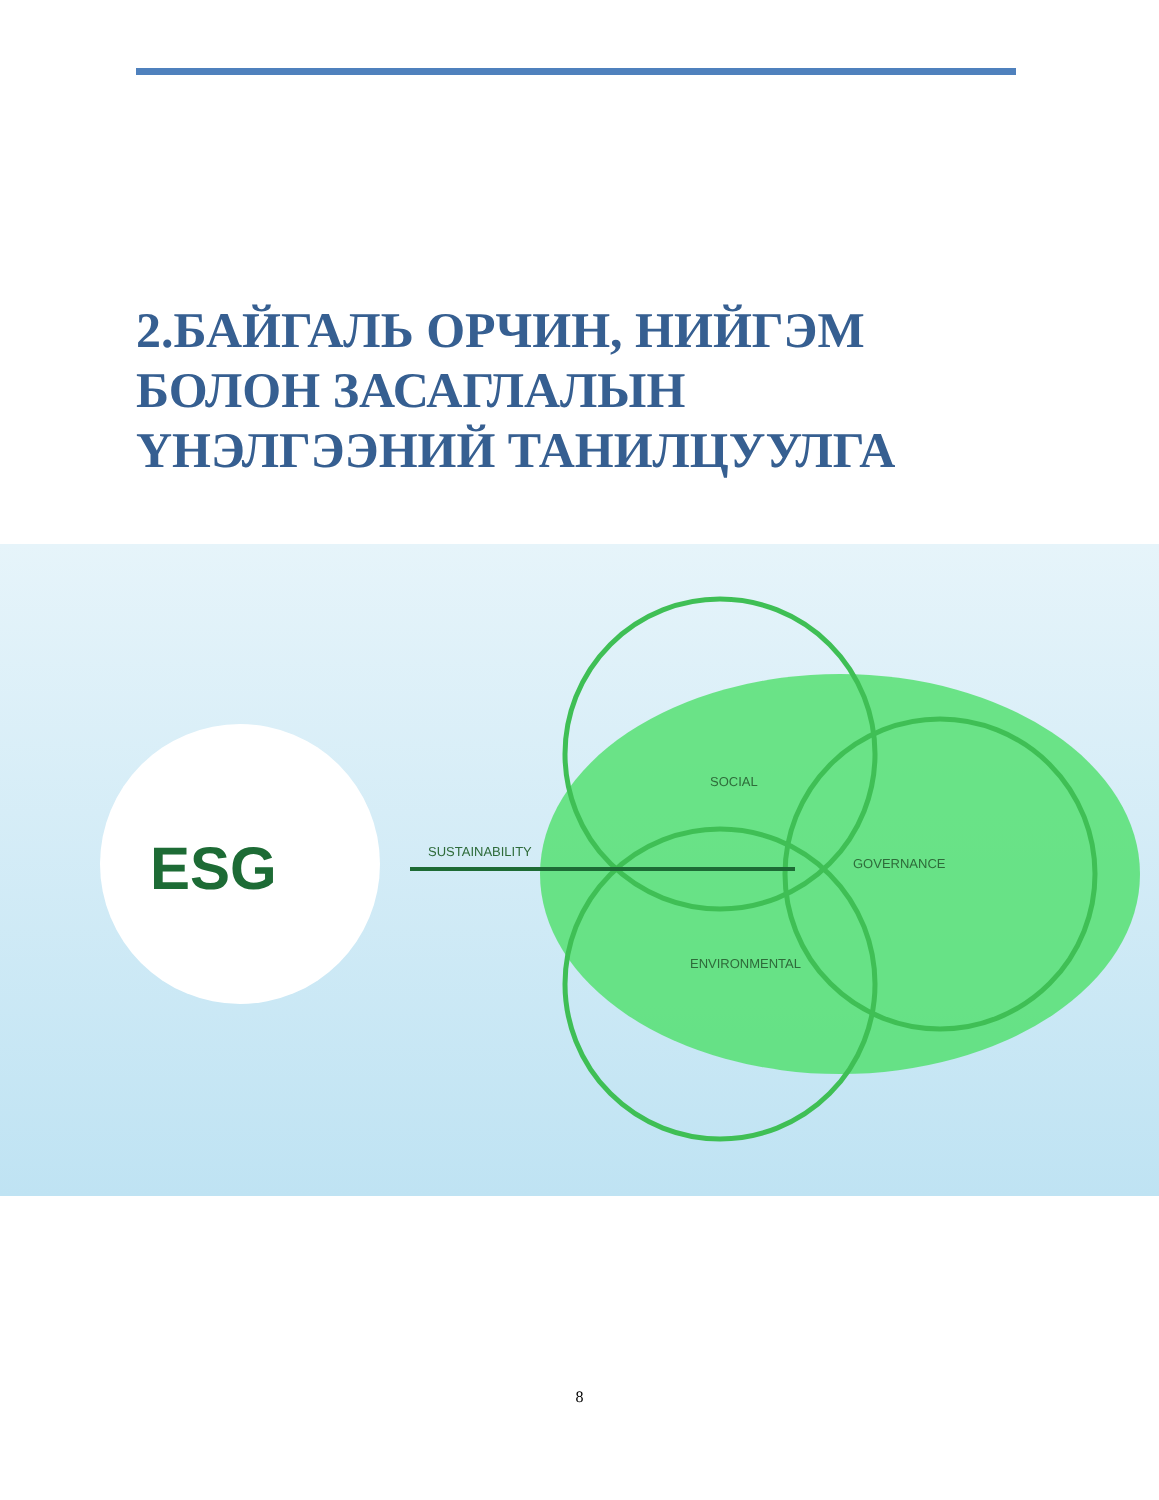2.БАЙГАЛЬ ОРЧИН, НИЙГЭМ
БОЛОН ЗАСАГЛАЛЫН
ҮНЭЛГЭЭНИЙ ТАНИЛЦУУЛГА
ESG SUSTAINABILITY
SOCIAL
GOVERNANCE
ENVIRONMENTAL
8